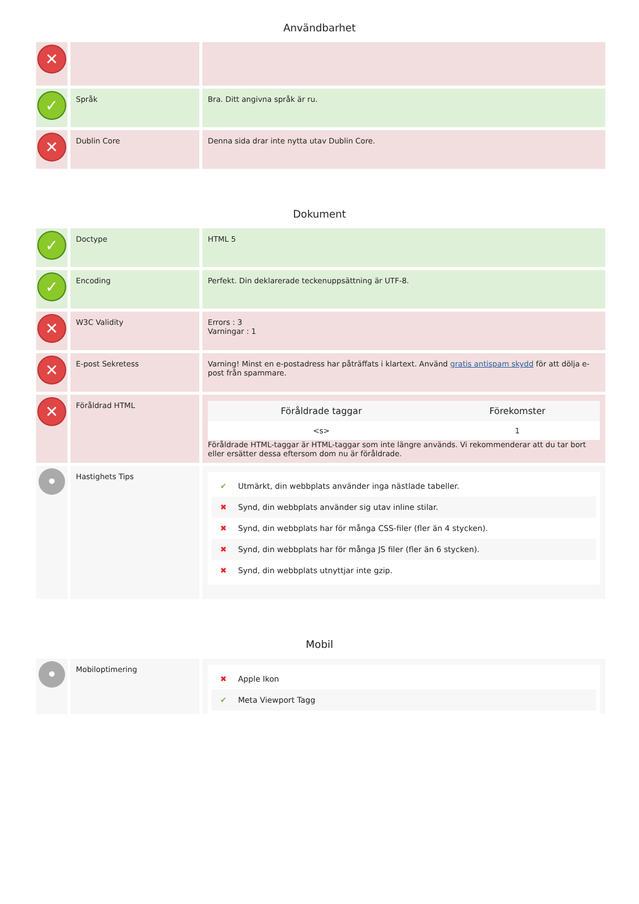Användbarhet
| ✕ | | |
| ✓ | Språk | Bra. Ditt angivna språk är ru. |
| ✕ | Dublin Core | Denna sida drar inte nytta utav Dublin Core. |
Dokument
| ✓ | Doctype | HTML 5 |
| ✓ | Encoding | Perfekt. Din deklarerade teckenuppsättning är UTF-8. |
| ✕ | W3C Validity | Errors : 3 Varningar : 1 |
| ✕ | E-post Sekretess | Varning! Minst en e-postadress har påträffats i klartext. Använd gratis antispam skydd för att dölja e-post från spammare. |
| ✕ | Föråldrad HTML | / Föråldrade taggar / Förekomster / / --- / --- / / <s> / 1 / Föråldrade HTML-taggar är HTML-taggar som inte längre används. Vi rekommenderar att du tar bort eller ersätter dessa eftersom dom nu är föråldrade. |
| • | Hastighets Tips | ✔ Utmärkt, din webbplats använder inga nästlade tabeller. ✖ Synd, din webbplats använder sig utav inline stilar. ✖ Synd, din webbplats har för många CSS-filer (fler än 4 stycken). ✖ Synd, din webbplats har för många JS filer (fler än 6 stycken). ✖ Synd, din webbplats utnyttjar inte gzip. |
Mobil
| • | Mobiloptimering | ✖ Apple Ikon ✔ Meta Viewport Tagg |